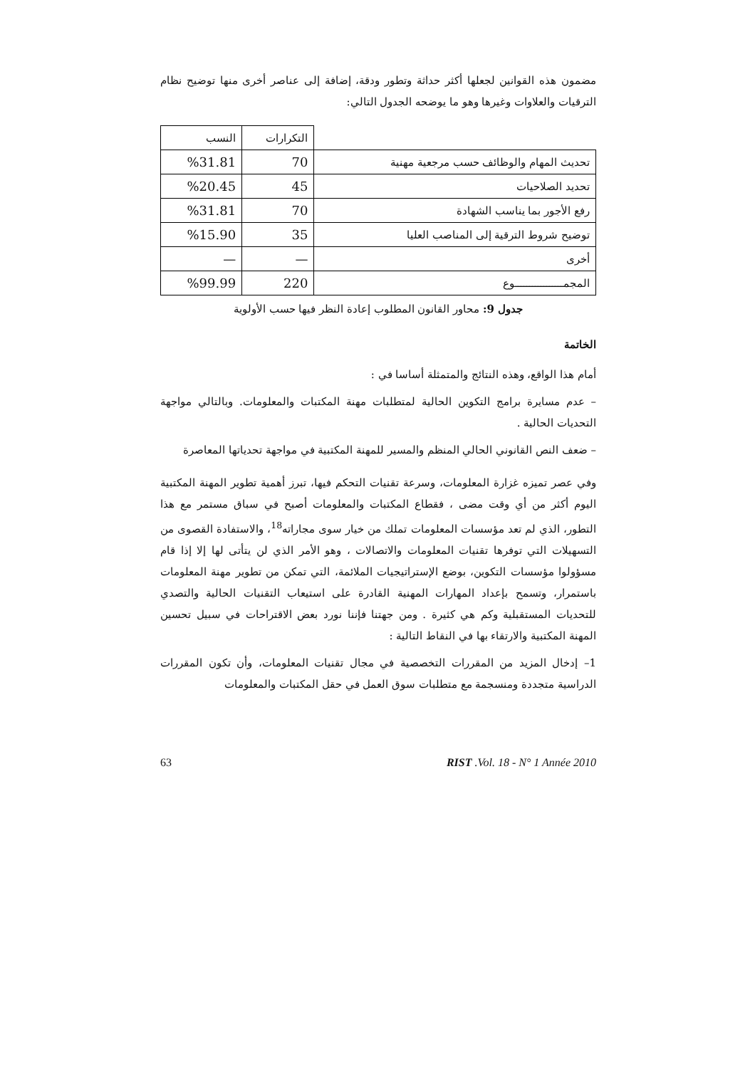مضمون هذه القوانين لجعلها أكثر حداثة وتطور ودقة، إضافة إلى عناصر أخرى منها توضيح نظام الترقيات والعلاوات وغيرها وهو ما يوضحه الجدول التالي:
| | التكرارات | النسب |
| --- | --- | --- |
| تحديث المهام والوظائف حسب مرجعية مهنية | 70 | %31.81 |
| تحديد الصلاحيات | 45 | %20.45 |
| رفع الأجور بما يناسب الشهادة | 70 | %31.81 |
| توضيح شروط الترقية إلى المناصب العليا | 35 | %15.90 |
| أخرى | — | — |
| المجمـــــــــــــــــوع | 220 | %99.99 |
جدول 9: محاور القانون المطلوب إعادة النظر فيها حسب الأولوية
الخاتمة
أمام هذا الواقع، وهذه النتائج والمتمثلة أساسا في :
– عدم مسايرة برامج التكوين الحالية لمتطلبات مهنة المكتبات والمعلومات. وبالتالي مواجهة التحديات الحالية .
– ضعف النص القانوني الحالي المنظم والمسير للمهنة المكتبية في مواجهة تحدياتها المعاصرة
وفي عصر تميزه غزارة المعلومات، وسرعة تقنيات التحكم فيها، تبرز أهمية تطوير المهنة المكتبية اليوم أكثر من أي وقت مضى ، فقطاع المكتبات والمعلومات أصبح في سباق مستمر مع هذا التطور، الذي لم تعد مؤسسات المعلومات تملك من خيار سوى مجاراته<sup>18</sup>، والاستفادة القصوى من التسهيلات التي توفرها تقنيات المعلومات والاتصالات ، وهو الأمر الذي لن يتأتى لها إلا إذا قام مسؤولوا مؤسسات التكوين، بوضع الإستراتيجيات الملائمة، التي تمكن من تطوير مهنة المعلومات باستمرار، وتسمح بإعداد المهارات المهنية القادرة على استيعاب التقنيات الحالية والتصدي للتحديات المستقبلية وكم هي كثيرة . ومن جهتنا فإننا نورد بعض الاقتراحات في سبيل تحسين المهنة المكتبية والارتقاء بها في النقاط التالية :
1– إدخال المزيد من المقررات التخصصية في مجال تقنيات المعلومات، وأن تكون المقررات الدراسية متجددة ومنسجمة مع متطلبات سوق العمل في حقل المكتبات والمعلومات
63 RIST .Vol. 18 - N° 1 Année 2010